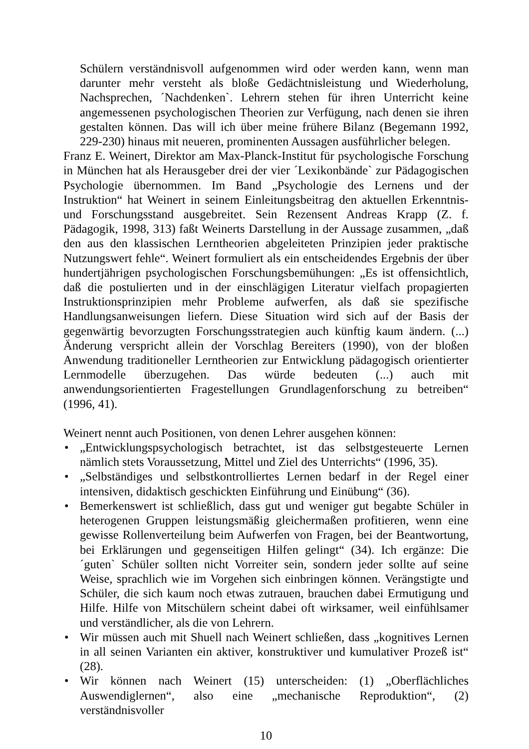Schülern verständnisvoll aufgenommen wird oder werden kann, wenn man darunter mehr versteht als bloße Gedächtnisleistung und Wiederholung, Nachsprechen, ´Nachdenken`. Lehrern stehen für ihren Unterricht keine angemessenen psychologischen Theorien zur Verfügung, nach denen sie ihren gestalten können. Das will ich über meine frühere Bilanz (Begemann 1992, 229-230) hinaus mit neueren, prominenten Aussagen ausführlicher belegen.
Franz E. Weinert, Direktor am Max-Planck-Institut für psychologische Forschung in München hat als Herausgeber drei der vier ´Lexikonbände` zur Pädagogischen Psychologie übernommen. Im Band „Psychologie des Lernens und der Instruktion“ hat Weinert in seinem Einleitungsbeitrag den aktuellen Erkenntnis- und Forschungsstand ausgebreitet. Sein Rezensent Andreas Krapp (Z. f. Pädagogik, 1998, 313) faßt Weinerts Darstellung in der Aussage zusammen, „daß den aus den klassischen Lerntheorien abgeleiteten Prinzipien jeder praktische Nutzungswert fehle“. Weinert formuliert als ein entscheidendes Ergebnis der über hundertjährigen psychologischen Forschungsbemühungen: „Es ist offensichtlich, daß die postulierten und in der einschlägigen Literatur vielfach propagierten Instruktionsprinzipien mehr Probleme aufwerfen, als daß sie spezifische Handlungsanweisungen liefern. Diese Situation wird sich auf der Basis der gegenwärtig bevorzugten Forschungsstrategien auch künftig kaum ändern. (...) Änderung verspricht allein der Vorschlag Bereiters (1990), von der bloßen Anwendung traditioneller Lerntheorien zur Entwicklung pädagogisch orientierter Lernmodelle überzugehen. Das würde bedeuten (...) auch mit anwendungsorientierten Fragestellungen Grundlagenforschung zu betreiben“ (1996, 41).
Weinert nennt auch Positionen, von denen Lehrer ausgehen können:
• „Entwicklungspsychologisch betrachtet, ist das selbstgesteuerte Lernen nämlich stets Voraussetzung, Mittel und Ziel des Unterrichts“ (1996, 35).
• „Selbständiges und selbstkontrolliertes Lernen bedarf in der Regel einer intensiven, didaktisch geschickten Einführung und Einübung“ (36).
• Bemerkenswert ist schließlich, dass gut und weniger gut begabte Schüler in heterogenen Gruppen leistungsmäßig gleichermaßen profitieren, wenn eine gewisse Rollenverteilung beim Aufwerfen von Fragen, bei der Beantwortung, bei Erklärungen und gegenseitigen Hilfen gelingt“ (34). Ich ergänze: Die ´guten` Schüler sollten nicht Vorreiter sein, sondern jeder sollte auf seine Weise, sprachlich wie im Vorgehen sich einbringen können. Verängstigte und Schüler, die sich kaum noch etwas zutrauen, brauchen dabei Ermutigung und Hilfe. Hilfe von Mitschülern scheint dabei oft wirksamer, weil einfühlsamer und verständlicher, als die von Lehrern.
• Wir müssen auch mit Shuell nach Weinert schließen, dass „kognitives Lernen in all seinen Varianten ein aktiver, konstruktiver und kumulativer Prozeß ist“ (28).
• Wir können nach Weinert (15) unterscheiden: (1) „Oberflächliches Auswendiglernen“, also eine „mechanische Reproduktion“, (2) verständnisvoller
10